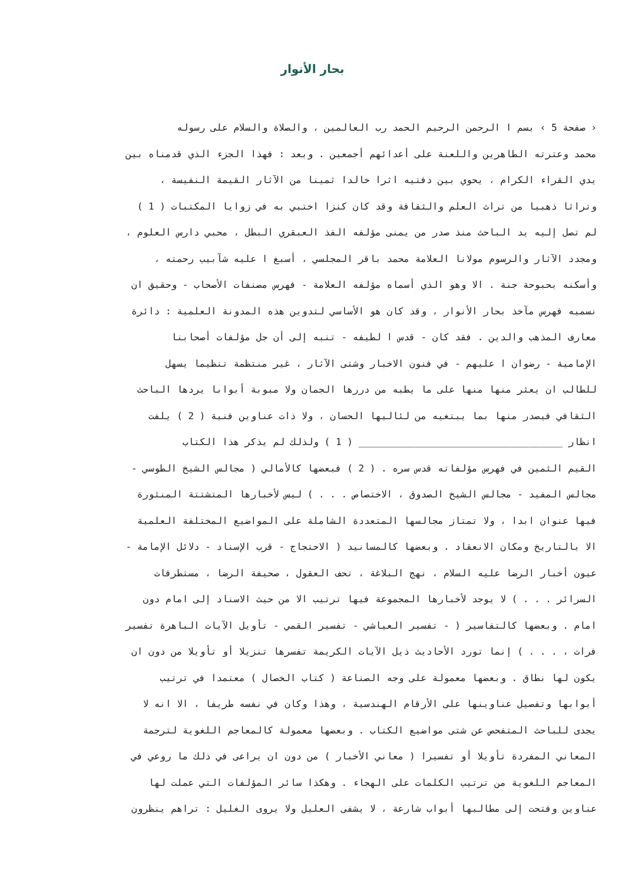بحار الأنوار
‹ صفحة 5 › بسم ا الرحمن الرحيم الحمد رب العالمين ، والصلاة والسلام على رسوله
محمد وعترته الطاهرين واللعنة على أعدائهم أجمعين . وبعد : فهذا الجزء الذي قدمناه بين
يدي القراء الكرام ، يحوي بين دفتيه اثرا خالدا ثمينا من الآثار القيمة النفيسة ،
وتراثا ذهبيا من تراث العلم والثقافة وقد كان كنزا اختبي به في زوايا المكتبات ( 1 )
لم تصل إليه يد الباحث منذ صدر من يمنى مؤلفه الفذ العبقري البطل ، محبي دارس العلوم ،
ومجدد الآثار والرسوم مولانا العلامة محمد باقر المجلسي ، أسبغ ا عليه شآبيب رحمته ،
وأسكنه بحبوحة جنة . الا وهو الذي أسماه مؤلفه العلامة - فهرس مصنفات الأصحاب - وحقيق ان
نسميه فهرس مآخذ بحار الأنوار ، وقد كان هو الأساسي لتدوين هذه المدونة العلمية : دائرة
معارف المذهب والدين . فقد كان - قدس ا لطيفه - تنبه إلى أن جل مؤلفات أصحابنا
الإمامية - رضوان ا عليهم - في فنون الاخبار وشتى الآثار ، غير منتظمة تنظيما يسهل
للطالب ان يعثر منها منها على ما يطبه من دررها الجمان ولا مبوبة أبوابا يردها الباحث
الثقافي فيصدر منها بما يبتغيه من لئاليها الحسان ، ولا ذات عناوين فنية ( 2 ) يلفت
انظار ____________________________________ ( 1 ) ولذلك لم يذكر هذا الكتاب
القيم الثمين في فهرس مؤلفاته قدس سره . ( 2 ) فبعضها كالأمالي ( مجالس الشيخ الطوسي -
مجالس المفيد - مجالس الشيخ الصدوق ، الاختصاص . . . ) ليس لأخبارها المتشتتة المنثورة
فيها عنوان ابدا ، ولا تمتاز مجالسها المتعددة الشاملة على المواضيع المختلفة العلمية
الا بالتاريخ ومكان الانعقاد . وبعضها كالمسانيد ( الاحتجاج - قرب الإسناد - دلائل الإمامة -
عيون أخبار الرضا عليه السلام ، نهج البلاغة ، تحف العقول ، صحيفة الرضا ، مستطرفات
السرائر . . . ) لا يوجد لأخبارها المجموعة فيها ترتيب الا من حيث الاسناد إلى امام دون
امام . وبعضها كالتفاسير ( - تفسير العياشي - تفسير القمي - تأويل الآيات الباهرة تفسير
فرات ، . . . ) إنما تورد الأحاديث ذيل الآيات الكريمة تفسرها تنزيلا أو تأويلا من دون ان
يكون لها نطاق . وبعضها معمولة على وجه الصناعة ( كتاب الخصال ) معتمدا في ترتيب
أبوابها وتفصيل عناوينها على الأرقام الهندسية ، وهذا وكان في نفسه طريفا ، الا انه لا
يجدى للباحث المتفحص عن شتى مواضيع الكتاب . وبعضها معمولة كالمعاجم اللغوية لترجمة
المعاني المفردة تأويلا أو تفسيرا ( معاني الأخبار ) من دون ان يراعى في ذلك ما روعي في
المعاجم اللغوية من ترتيب الكلمات على الهجاء . وهكذا سائر المؤلفات التي عملت لها
عناوين وفتحت إلى مطالبها أبواب شارعة ، لا يشفى العليل ولا يروى الغليل : تراهم ينظرون